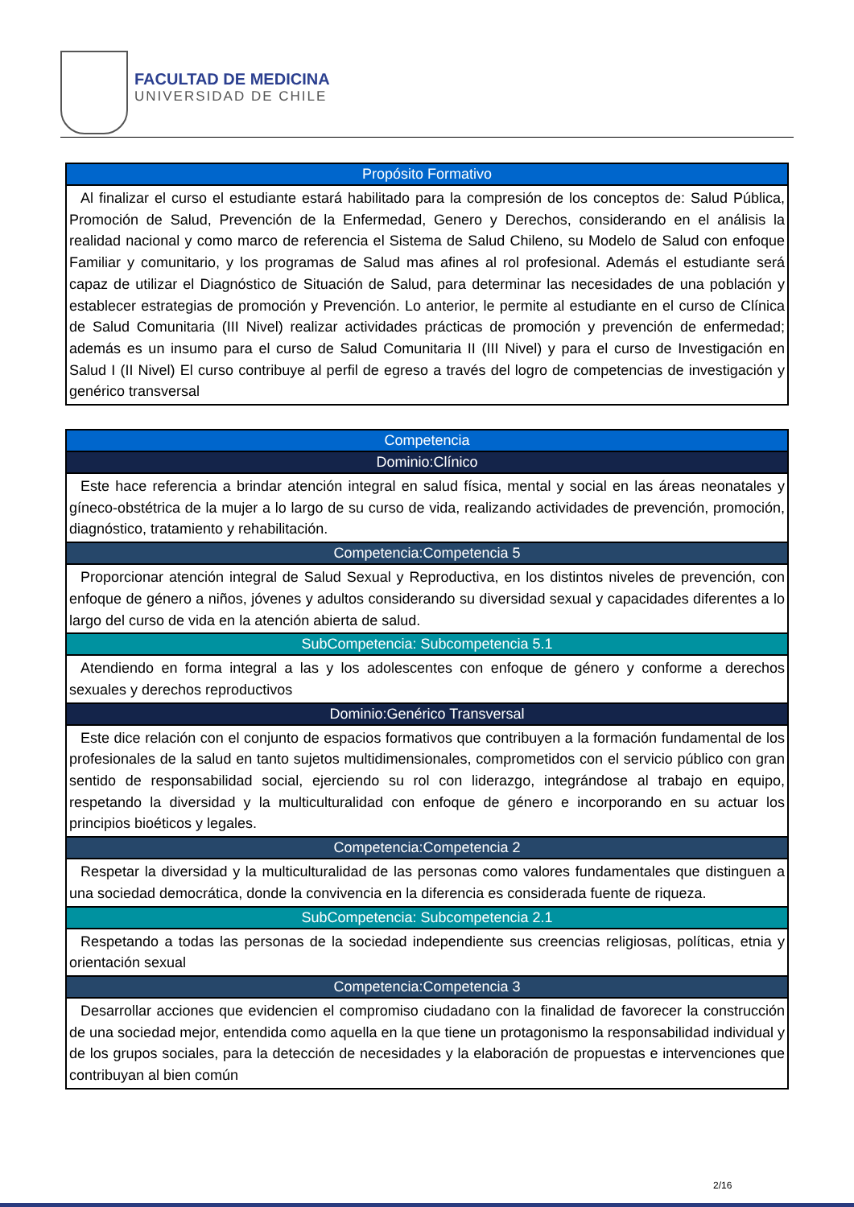FACULTAD DE MEDICINA
UNIVERSIDAD DE CHILE
| Propósito Formativo |
| --- |
| Al finalizar el curso el estudiante estará habilitado para la compresión de los conceptos de: Salud Pública, Promoción de Salud, Prevención de la Enfermedad, Genero y Derechos, considerando en el análisis la realidad nacional y como marco de referencia el Sistema de Salud Chileno, su Modelo de Salud con enfoque Familiar y comunitario, y los programas de Salud mas afines al rol profesional. Además el estudiante será capaz de utilizar el Diagnóstico de Situación de Salud, para determinar las necesidades de una población y establecer estrategias de promoción y Prevención. Lo anterior, le permite al estudiante en el curso de Clínica de Salud Comunitaria (III Nivel) realizar actividades prácticas de promoción y prevención de enfermedad; además es un insumo para el curso de Salud Comunitaria II (III Nivel) y para el curso de Investigación en Salud I (II Nivel) El curso contribuye al perfil de egreso a través del logro de competencias de investigación y genérico transversal |
| Competencia |
| --- |
| Dominio:Clínico |
| Este hace referencia a brindar atención integral en salud física, mental y social en las áreas neonatales y gíneco-obstétrica de la mujer a lo largo de su curso de vida, realizando actividades de prevención, promoción, diagnóstico, tratamiento y rehabilitación. |
| Competencia:Competencia 5 |
| Proporcionar atención integral de Salud Sexual y Reproductiva, en los distintos niveles de prevención, con enfoque de género a niños, jóvenes y adultos considerando su diversidad sexual y capacidades diferentes a lo largo del curso de vida en la atención abierta de salud. |
| SubCompetencia: Subcompetencia 5.1 |
| Atendiendo en forma integral a las y los adolescentes con enfoque de género y conforme a derechos sexuales y derechos reproductivos |
| Dominio:Genérico Transversal |
| Este dice relación con el conjunto de espacios formativos que contribuyen a la formación fundamental de los profesionales de la salud en tanto sujetos multidimensionales, comprometidos con el servicio público con gran sentido de responsabilidad social, ejerciendo su rol con liderazgo, integrándose al trabajo en equipo, respetando la diversidad y la multiculturalidad con enfoque de género e incorporando en su actuar los principios bioéticos y legales. |
| Competencia:Competencia 2 |
| Respetar la diversidad y la multiculturalidad de las personas como valores fundamentales que distinguen a una sociedad democrática, donde la convivencia en la diferencia es considerada fuente de riqueza. |
| SubCompetencia: Subcompetencia 2.1 |
| Respetando a todas las personas de la sociedad independiente sus creencias religiosas, políticas, etnia y orientación sexual |
| Competencia:Competencia 3 |
| Desarrollar acciones que evidencien el compromiso ciudadano con la finalidad de favorecer la construcción de una sociedad mejor, entendida como aquella en la que tiene un protagonismo la responsabilidad individual y de los grupos sociales, para la detección de necesidades y la elaboración de propuestas e intervenciones que contribuyan al bien común |
2/16